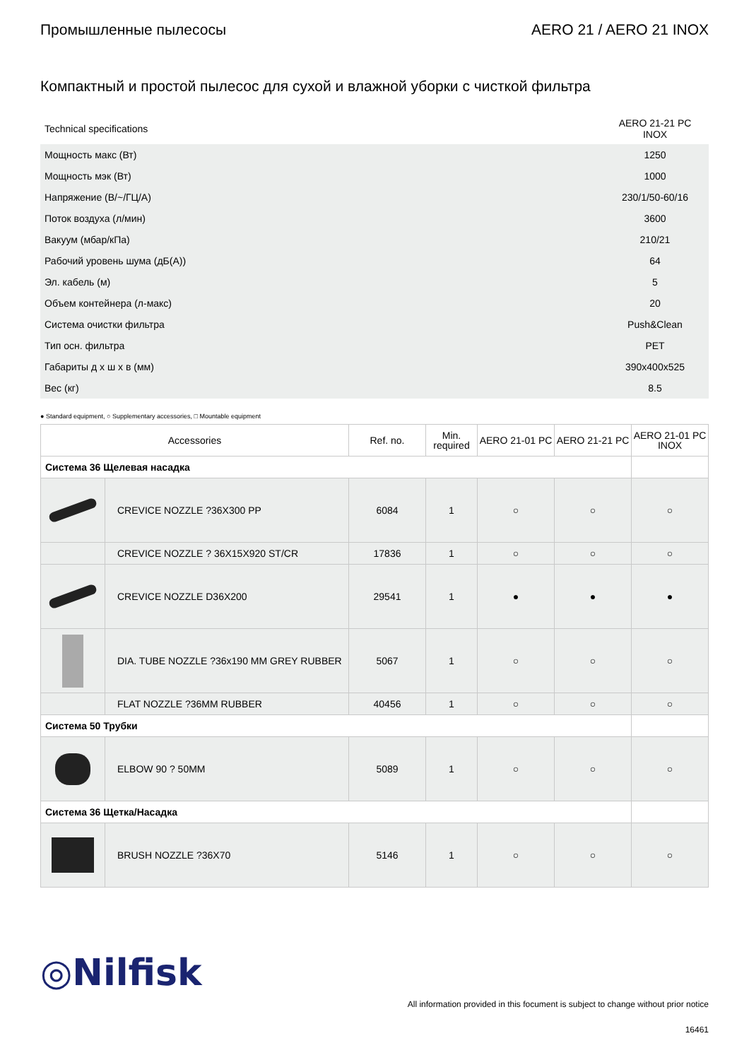Промышленные пылесосы AERO 21 / AERO 21 INOX
Компактный и простой пылесос для сухой и влажной уборки с чисткой фильтра
| Technical specifications | AERO 21-21 PC INOX |
| Мощность макс (Вт) | 1250 |
| Мощность мэк (Вт) | 1000 |
| Напряжение (В/~/ГЦ/А) | 230/1/50-60/16 |
| Поток воздуха (л/мин) | 3600 |
| Вакуум (мбар/кПа) | 210/21 |
| Рабочий уровень шума (дБ(A)) | 64 |
| Эл. кабель (м) | 5 |
| Объем контейнера (л-макс) | 20 |
| Система очистки фильтра | Push&Clean |
| Тип осн. фильтра | PET |
| Габариты д x ш x в (мм) | 390x400x525 |
| Вес (кг) | 8.5 |
● Standard equipment, ○ Supplementary accessories, □ Mountable equipment
| Accessories | | Ref. no. | Min. required | AERO 21-01 PC | AERO 21-21 PC | AERO 21-01 PC INOX |
| --- | --- | --- | --- | --- | --- | --- |
| Система 36 Щелевая насадка | | | | | | |
| | CREVICE NOZZLE ?36X300 PP | 6084 | 1 | ○ | ○ | ○ |
| | CREVICE NOZZLE ? 36X15X920 ST/CR | 17836 | 1 | ○ | ○ | ○ |
| | CREVICE NOZZLE D36X200 | 29541 | 1 | ● | ● | ● |
| | DIA. TUBE NOZZLE ?36x190 MM GREY RUBBER | 5067 | 1 | ○ | ○ | ○ |
| | FLAT NOZZLE ?36MM RUBBER | 40456 | 1 | ○ | ○ | ○ |
| Система 50 Трубки | | | | | | |
| | ELBOW 90 ? 50MM | 5089 | 1 | ○ | ○ | ○ |
| Система 36 Щетка/Насадка | | | | | | |
| | BRUSH NOZZLE ?36X70 | 5146 | 1 | ○ | ○ | ○ |
◎Nilfisk
All information provided in this focument is subject to change without prior notice
16461